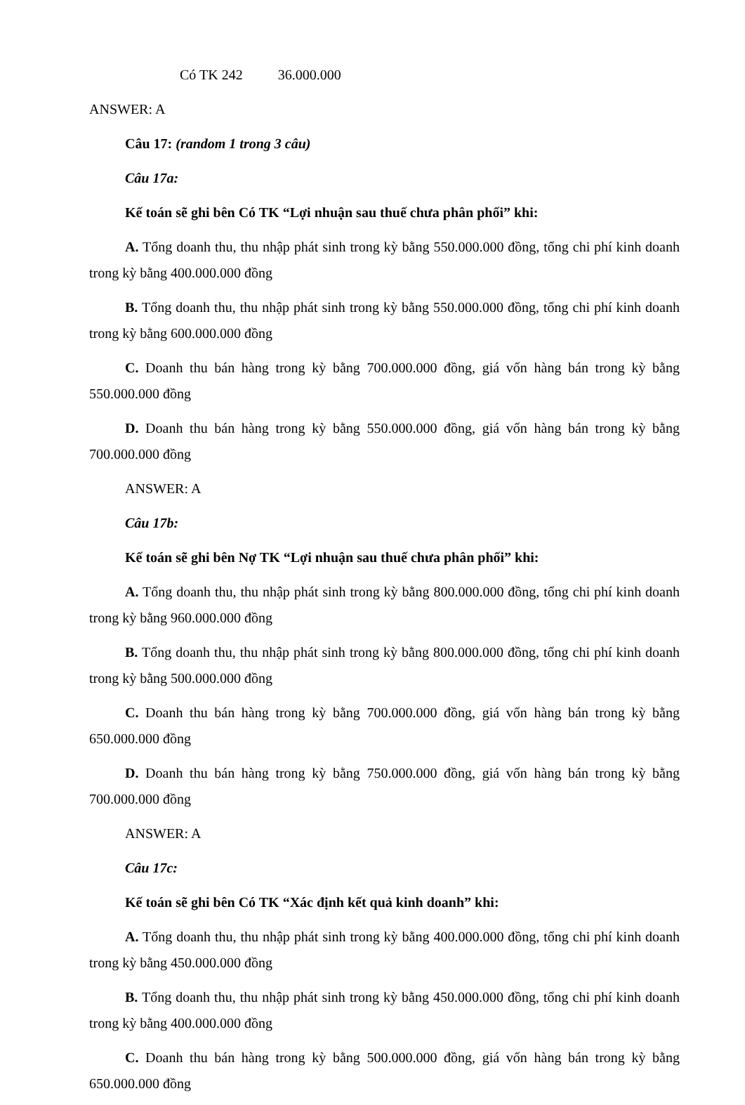Có TK 242 36.000.000
ANSWER: A
Câu 17: (random 1 trong 3 câu)
Câu 17a:
Kế toán sẽ ghi bên Có TK “Lợi nhuận sau thuế chưa phân phối” khi:
A. Tổng doanh thu, thu nhập phát sinh trong kỳ bằng 550.000.000 đồng, tổng chi phí kinh doanh trong kỳ bằng 400.000.000 đồng
B. Tổng doanh thu, thu nhập phát sinh trong kỳ bằng 550.000.000 đồng, tổng chi phí kinh doanh trong kỳ bằng 600.000.000 đồng
C. Doanh thu bán hàng trong kỳ bằng 700.000.000 đồng, giá vốn hàng bán trong kỳ bằng 550.000.000 đồng
D. Doanh thu bán hàng trong kỳ bằng 550.000.000 đồng, giá vốn hàng bán trong kỳ bằng 700.000.000 đồng
ANSWER: A
Câu 17b:
Kế toán sẽ ghi bên Nợ TK “Lợi nhuận sau thuế chưa phân phối” khi:
A. Tổng doanh thu, thu nhập phát sinh trong kỳ bằng 800.000.000 đồng, tổng chi phí kinh doanh trong kỳ bằng 960.000.000 đồng
B. Tổng doanh thu, thu nhập phát sinh trong kỳ bằng 800.000.000 đồng, tổng chi phí kinh doanh trong kỳ bằng 500.000.000 đồng
C. Doanh thu bán hàng trong kỳ bằng 700.000.000 đồng, giá vốn hàng bán trong kỳ bằng 650.000.000 đồng
D. Doanh thu bán hàng trong kỳ bằng 750.000.000 đồng, giá vốn hàng bán trong kỳ bằng 700.000.000 đồng
ANSWER: A
Câu 17c:
Kế toán sẽ ghi bên Có TK “Xác định kết quả kinh doanh” khi:
A. Tổng doanh thu, thu nhập phát sinh trong kỳ bằng 400.000.000 đồng, tổng chi phí kinh doanh trong kỳ bằng 450.000.000 đồng
B. Tổng doanh thu, thu nhập phát sinh trong kỳ bằng 450.000.000 đồng, tổng chi phí kinh doanh trong kỳ bằng 400.000.000 đồng
C. Doanh thu bán hàng trong kỳ bằng 500.000.000 đồng, giá vốn hàng bán trong kỳ bằng 650.000.000 đồng